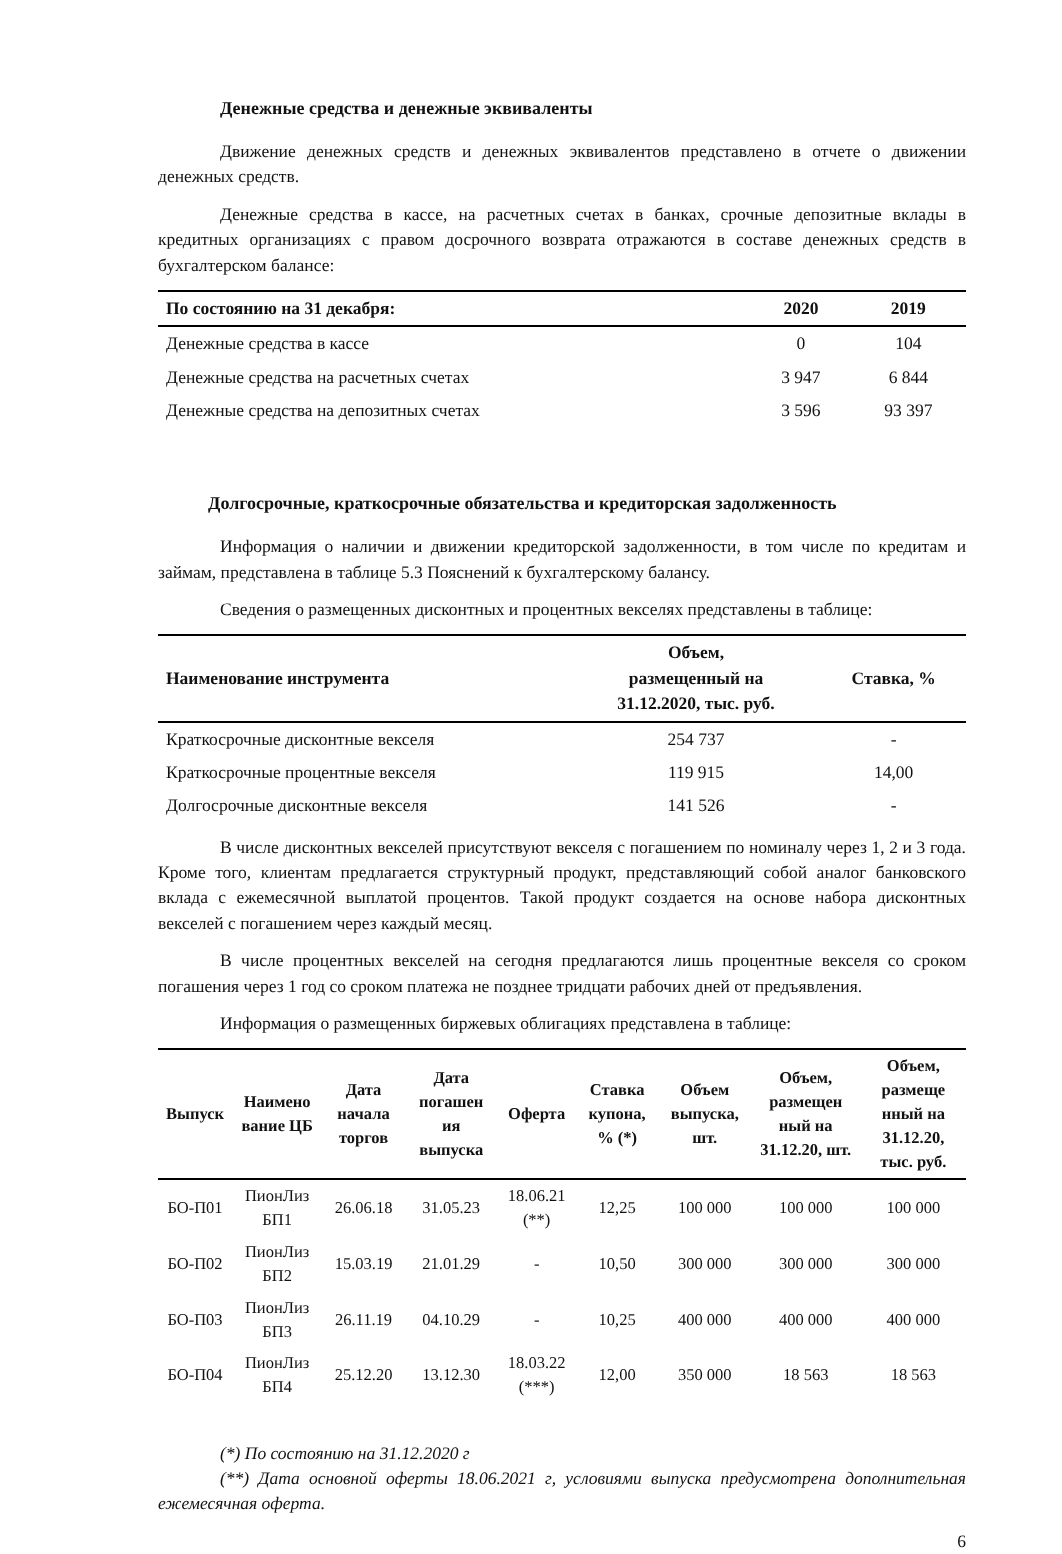Денежные средства и денежные эквиваленты
Движение денежных средств и денежных эквивалентов представлено в отчете о движении денежных средств.
Денежные средства в кассе, на расчетных счетах в банках, срочные депозитные вклады в кредитных организациях с правом досрочного возврата отражаются в составе денежных средств в бухгалтерском балансе:
| По состоянию на 31 декабря: | 2020 | 2019 |
| --- | --- | --- |
| Денежные средства в кассе | 0 | 104 |
| Денежные средства на расчетных счетах | 3 947 | 6 844 |
| Денежные средства на депозитных счетах | 3 596 | 93 397 |
Долгосрочные, краткосрочные обязательства и кредиторская задолженность
Информация о наличии и движении кредиторской задолженности, в том числе по кредитам и займам, представлена в таблице 5.3 Пояснений к бухгалтерскому балансу.
Сведения о размещенных дисконтных и процентных векселях представлены в таблице:
| Наименование инструмента | Объем, размещенный на 31.12.2020, тыс. руб. | Ставка, % |
| --- | --- | --- |
| Краткосрочные дисконтные векселя | 254 737 | - |
| Краткосрочные процентные векселя | 119 915 | 14,00 |
| Долгосрочные дисконтные векселя | 141 526 | - |
В числе дисконтных векселей присутствуют векселя с погашением по номиналу через 1, 2 и 3 года. Кроме того, клиентам предлагается структурный продукт, представляющий собой аналог банковского вклада с ежемесячной выплатой процентов. Такой продукт создается на основе набора дисконтных векселей с погашением через каждый месяц.
В числе процентных векселей на сегодня предлагаются лишь процентные векселя со сроком погашения через 1 год со сроком платежа не позднее тридцати рабочих дней от предъявления.
Информация о размещенных биржевых облигациях представлена в таблице:
| Выпуск | Наимено вание ЦБ | Дата начала торгов | Дата погашен ия выпуска | Оферта | Ставка купона, % (*) | Объем выпуска, шт. | Объем, размещен ный на 31.12.20, шт. | Объем, размеще нный на 31.12.20, тыс. руб. |
| --- | --- | --- | --- | --- | --- | --- | --- | --- |
| БО-П01 | ПионЛиз БП1 | 26.06.18 | 31.05.23 | 18.06.21 (**) | 12,25 | 100 000 | 100 000 | 100 000 |
| БО-П02 | ПионЛиз БП2 | 15.03.19 | 21.01.29 | - | 10,50 | 300 000 | 300 000 | 300 000 |
| БО-П03 | ПионЛиз БП3 | 26.11.19 | 04.10.29 | - | 10,25 | 400 000 | 400 000 | 400 000 |
| БО-П04 | ПионЛиз БП4 | 25.12.20 | 13.12.30 | 18.03.22 (***) | 12,00 | 350 000 | 18 563 | 18 563 |
(*) По состоянию на 31.12.2020 г
(**) Дата основной оферты 18.06.2021 г, условиями выпуска предусмотрена дополнительная ежемесячная оферта.
6